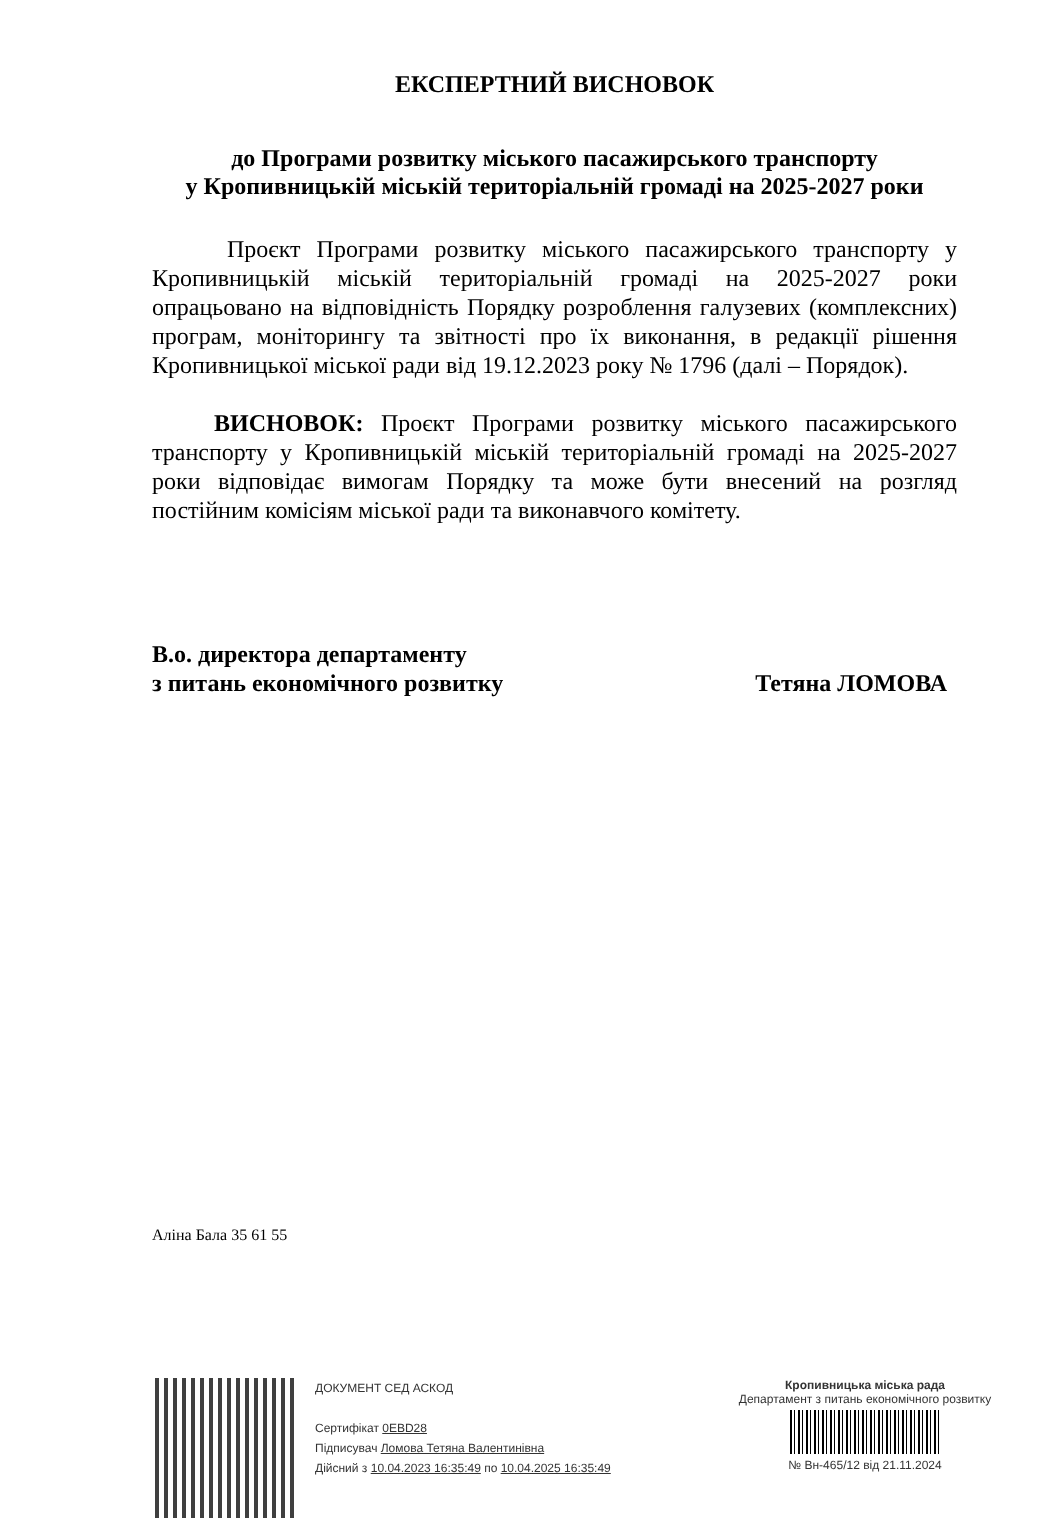ЕКСПЕРТНИЙ ВИСНОВОК
до Програми розвитку міського пасажирського транспорту
у Кропивницькій міській територіальній громаді на 2025-2027 роки
Проєкт Програми розвитку міського пасажирського транспорту у Кропивницькій міській територіальній громаді на 2025-2027 роки опрацьовано на відповідність Порядку розроблення галузевих (комплексних) програм, моніторингу та звітності про їх виконання, в редакції рішення Кропивницької міської ради від 19.12.2023 року № 1796 (далі – Порядок).
ВИСНОВОК: Проєкт Програми розвитку міського пасажирського транспорту у Кропивницькій міській територіальній громаді на 2025-2027 роки відповідає вимогам Порядку та може бути внесений на розгляд постійним комісіям міської ради та виконавчого комітету.
В.о. директора департаменту
з питань економічного розвитку
Тетяна ЛОМОВА
Аліна Бала 35 61 55
ДОКУМЕНТ СЕД АСКОД
Сертифікат 0EBD28
Підписувач Ломова Тетяна Валентинівна
Дійсний з 10.04.2023 16:35:49 по 10.04.2025 16:35:49
Кропивницька міська рада
Департамент з питань економічного розвитку
№ Вн-465/12 від 21.11.2024